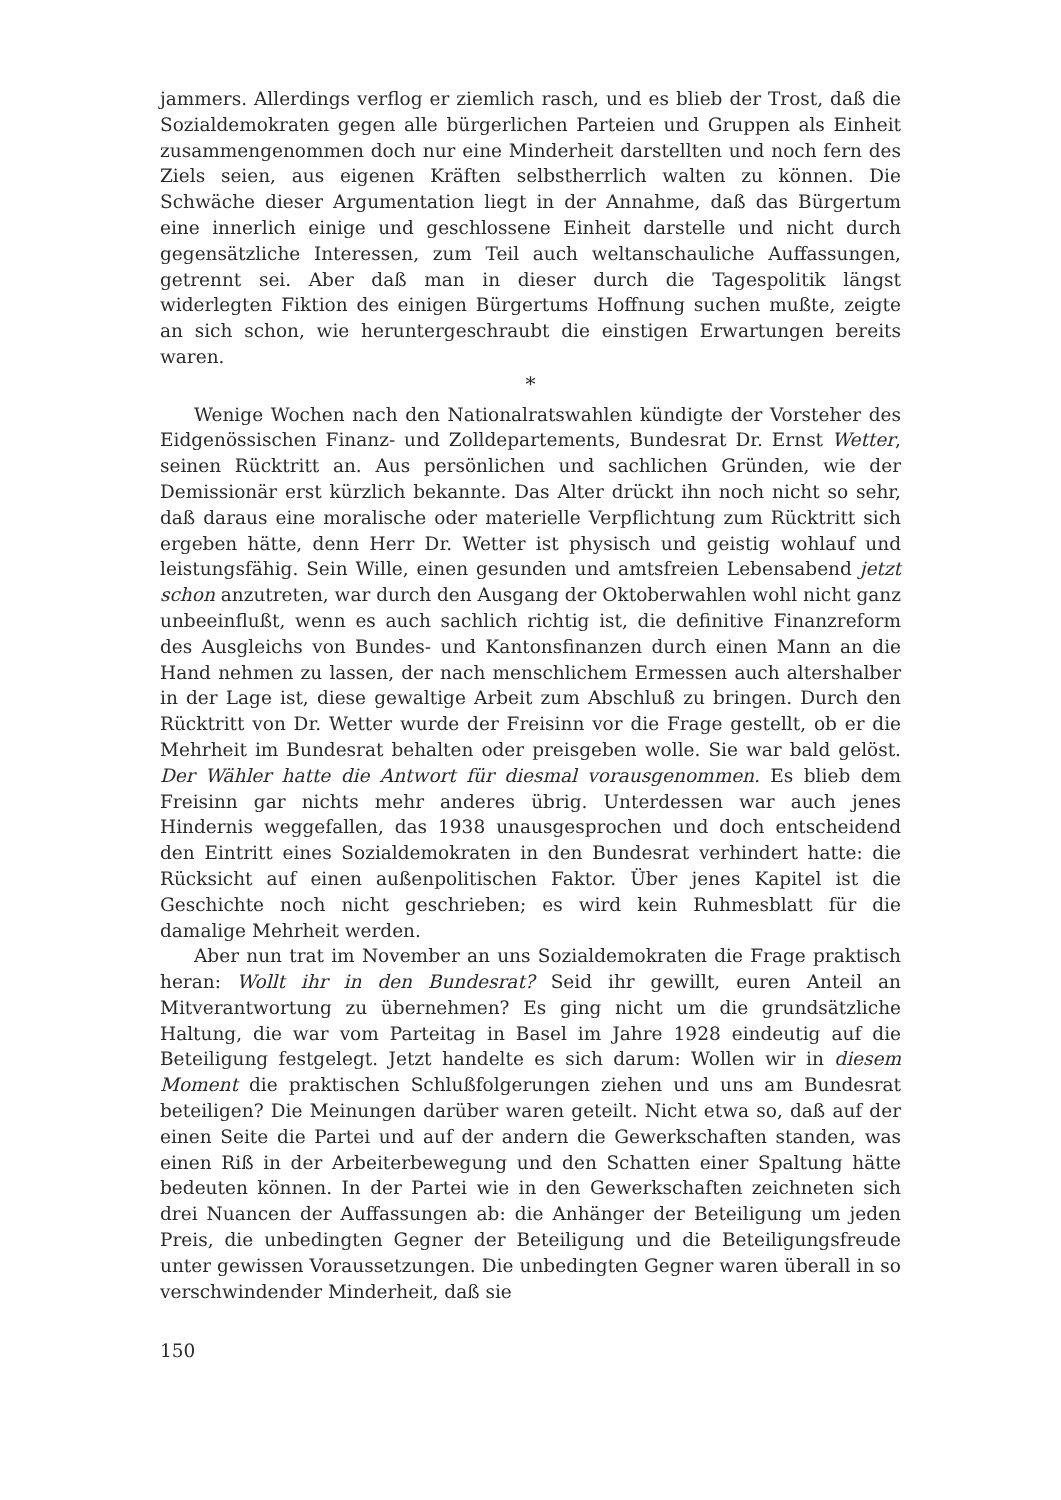jammers. Allerdings verflog er ziemlich rasch, und es blieb der Trost, daß die Sozialdemokraten gegen alle bürgerlichen Parteien und Gruppen als Einheit zusammengenommen doch nur eine Minderheit darstellten und noch fern des Ziels seien, aus eigenen Kräften selbstherrlich walten zu können. Die Schwäche dieser Argumentation liegt in der Annahme, daß das Bürgertum eine innerlich einige und geschlossene Einheit darstelle und nicht durch gegensätzliche Interessen, zum Teil auch weltanschauliche Auffassungen, getrennt sei. Aber daß man in dieser durch die Tagespolitik längst widerlegten Fiktion des einigen Bürgertums Hoffnung suchen mußte, zeigte an sich schon, wie heruntergeschraubt die einstigen Erwartungen bereits waren.
*
Wenige Wochen nach den Nationalratswahlen kündigte der Vorsteher des Eidgenössischen Finanz- und Zolldepartements, Bundesrat Dr. Ernst Wetter, seinen Rücktritt an. Aus persönlichen und sachlichen Gründen, wie der Demissionär erst kürzlich bekannte. Das Alter drückt ihn noch nicht so sehr, daß daraus eine moralische oder materielle Verpflichtung zum Rücktritt sich ergeben hätte, denn Herr Dr. Wetter ist physisch und geistig wohlauf und leistungsfähig. Sein Wille, einen gesunden und amtsfreien Lebensabend jetzt schon anzutreten, war durch den Ausgang der Oktoberwahlen wohl nicht ganz unbeeinflußt, wenn es auch sachlich richtig ist, die definitive Finanzreform des Ausgleichs von Bundes- und Kantonsfinanzen durch einen Mann an die Hand nehmen zu lassen, der nach menschlichem Ermessen auch altershalber in der Lage ist, diese gewaltige Arbeit zum Abschluß zu bringen. Durch den Rücktritt von Dr. Wetter wurde der Freisinn vor die Frage gestellt, ob er die Mehrheit im Bundesrat behalten oder preisgeben wolle. Sie war bald gelöst. Der Wähler hatte die Antwort für diesmal vorausgenommen. Es blieb dem Freisinn gar nichts mehr anderes übrig. Unterdessen war auch jenes Hindernis weggefallen, das 1938 unausgesprochen und doch entscheidend den Eintritt eines Sozialdemokraten in den Bundesrat verhindert hatte: die Rücksicht auf einen außenpolitischen Faktor. Über jenes Kapitel ist die Geschichte noch nicht geschrieben; es wird kein Ruhmesblatt für die damalige Mehrheit werden.
Aber nun trat im November an uns Sozialdemokraten die Frage praktisch heran: Wollt ihr in den Bundesrat? Seid ihr gewillt, euren Anteil an Mitverantwortung zu übernehmen? Es ging nicht um die grundsätzliche Haltung, die war vom Parteitag in Basel im Jahre 1928 eindeutig auf die Beteiligung festgelegt. Jetzt handelte es sich darum: Wollen wir in diesem Moment die praktischen Schlußfolgerungen ziehen und uns am Bundesrat beteiligen? Die Meinungen darüber waren geteilt. Nicht etwa so, daß auf der einen Seite die Partei und auf der andern die Gewerkschaften standen, was einen Riß in der Arbeiterbewegung und den Schatten einer Spaltung hätte bedeuten können. In der Partei wie in den Gewerkschaften zeichneten sich drei Nuancen der Auffassungen ab: die Anhänger der Beteiligung um jeden Preis, die unbedingten Gegner der Beteiligung und die Beteiligungsfreude unter gewissen Voraussetzungen. Die unbedingten Gegner waren überall in so verschwindender Minderheit, daß sie
150